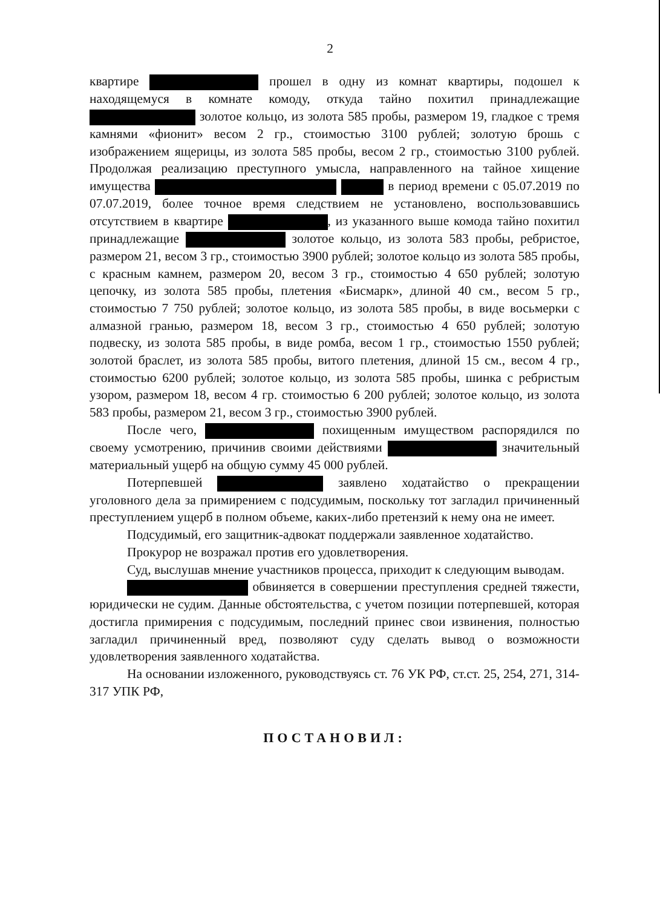2
квартире прошел в одну из комнат квартиры, подошел к находящемуся в комнате комоду, откуда тайно похитил принадлежащие золотое кольцо, из золота 585 пробы, размером 19, гладкое с тремя камнями «фионит» весом 2 гр., стоимостью 3100 рублей; золотую брошь с изображением ящерицы, из золота 585 пробы, весом 2 гр., стоимостью 3100 рублей. Продолжая реализацию преступного умысла, направленного на тайное хищение имущества в период времени с 05.07.2019 по 07.07.2019, более точное время следствием не установлено, воспользовавшись отсутствием в квартире , из указанного выше комода тайно похитил принадлежащие золотое кольцо, из золота 583 пробы, ребристое, размером 21, весом 3 гр., стоимостью 3900 рублей; золотое кольцо из золота 585 пробы, с красным камнем, размером 20, весом 3 гр., стоимостью 4 650 рублей; золотую цепочку, из золота 585 пробы, плетения «Бисмарк», длиной 40 см., весом 5 гр., стоимостью 7 750 рублей; золотое кольцо, из золота 585 пробы, в виде восьмерки с алмазной гранью, размером 18, весом 3 гр., стоимостью 4 650 рублей; золотую подвеску, из золота 585 пробы, в виде ромба, весом 1 гр., стоимостью 1550 рублей; золотой браслет, из золота 585 пробы, витого плетения, длиной 15 см., весом 4 гр., стоимостью 6200 рублей; золотое кольцо, из золота 585 пробы, шинка с ребристым узором, размером 18, весом 4 гр. стоимостью 6 200 рублей; золотое кольцо, из золота 583 пробы, размером 21, весом 3 гр., стоимостью 3900 рублей.
После чего, похищенным имуществом распорядился по своему усмотрению, причинив своими действиями значительный материальный ущерб на общую сумму 45 000 рублей.
Потерпевшей заявлено ходатайство о прекращении уголовного дела за примирением с подсудимым, поскольку тот загладил причиненный преступлением ущерб в полном объеме, каких-либо претензий к нему она не имеет.
Подсудимый, его защитник-адвокат поддержали заявленное ходатайство.
Прокурор не возражал против его удовлетворения.
Суд, выслушав мнение участников процесса, приходит к следующим выводам.
обвиняется в совершении преступления средней тяжести, юридически не судим. Данные обстоятельства, с учетом позиции потерпевшей, которая достигла примирения с подсудимым, последний принес свои извинения, полностью загладил причиненный вред, позволяют суду сделать вывод о возможности удовлетворения заявленного ходатайства.
На основании изложенного, руководствуясь ст. 76 УК РФ, ст.ст. 25, 254, 271, 314-317 УПК РФ,
ПОСТАНОВИЛ: